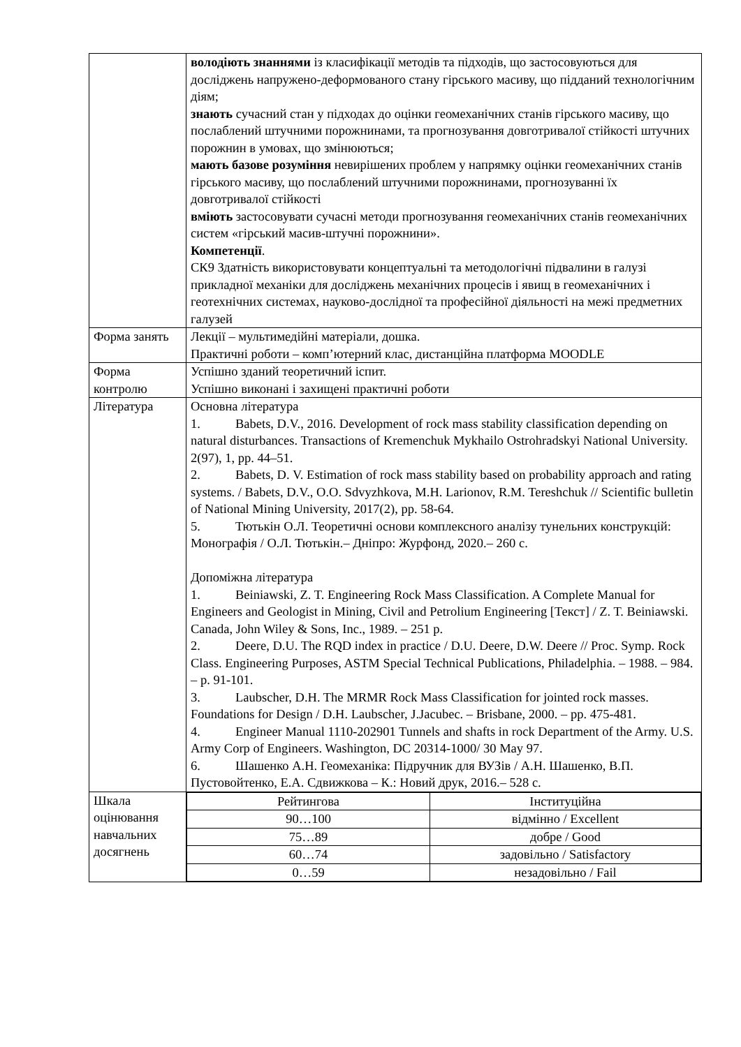| | володіють знаннями із класифікації методів та підходів, що застосовуються для досліджень напружено-деформованого стану гірського масиву, що підданий технологічним діям; знають сучасний стан у підходах до оцінки геомеханічних станів гірського масиву, що послаблений штучними порожнинами, та прогнозування довготривалої стійкості штучних порожнин в умовах, що змінюються; мають базове розуміння невирішених проблем у напрямку оцінки геомеханічних станів гірського масиву, що послаблений штучними порожнинами, прогнозуванні їх довготривалої стійкості вміють застосовувати сучасні методи прогнозування геомеханічних станів геомеханічних систем «гірський масив-штучні порожнини». Компетенції . СК9 Здатність використовувати концептуальні та методологічні підвалини в галузі прикладної механіки для досліджень механічних процесів і явищ в геомеханічних і геотехнічних системах, науково-дослідної та професійної діяльності на межі предметних галузей |
| Форма занять | Лекції – мультимедійні матеріали, дошка. Практичні роботи – комп’ютерний клас, дистанційна платформа MOODLE |
| Форма контролю | Успішно зданий теоретичний іспит. Успішно виконані і захищені практичні роботи |
| Література | Основна література 1. Babets, D.V., 2016. Development of rock mass stability classification depending on natural disturbances. Transactions of Kremenchuk Mykhailo Ostrohradskyi National University. 2(97), 1, pp. 44–51. 2. Babets, D. V. Estimation of rock mass stability based on probability approach and rating systems. / Babets, D.V., O.O. Sdvyzhkova, M.H. Larionov, R.M. Tereshchuk // Scientific bulletin of National Mining University, 2017(2), pp. 58-64. 5. Тютькін О.Л. Теоретичні основи комплексного аналізу тунельних конструкцій: Монографія / О.Л. Тютькін.– Дніпро: Журфонд, 2020.– 260 с. Допоміжна література 1. Beiniawski, Z. T. Engineering Rock Mass Classification. A Complete Manual for Engineers and Geologist in Mining, Civil and Petrolium Engineering [Текст] / Z. T. Beiniawski. Canada, John Wiley & Sons, Inc., 1989. – 251 p. 2. Deere, D.U. The RQD index in practice / D.U. Deere, D.W. Deere // Proc. Symp. Rock Class. Engineering Purposes, ASTM Special Technical Publications, Philadelphia. – 1988. – 984. – p. 91-101. 3. Laubscher, D.H. The MRMR Rock Mass Classification for jointed rock masses. Foundations for Design / D.H. Laubscher, J.Jacubec. – Brisbane, 2000. – pp. 475-481. 4. Engineer Manual 1110-202901 Tunnels and shafts in rock Department of the Army. U.S. Army Corp of Engineers. Washington, DC 20314-1000/ 30 May 97. 6. Шашенко А.Н. Геомеханіка: Підручник для ВУЗів / А.Н. Шашенко, В.П. Пустовойтенко, Е.А. Сдвижкова – К.: Новий друк, 2016.– 528 с. |
| Шкала оцінювання навчальних досягнень | / Рейтингова / Інституційна / / 90…100 / відмінно / Excellent / / 75…89 / добре / Good / / 60…74 / задовільно / Satisfactory / / 0…59 / незадовільно / Fail / |